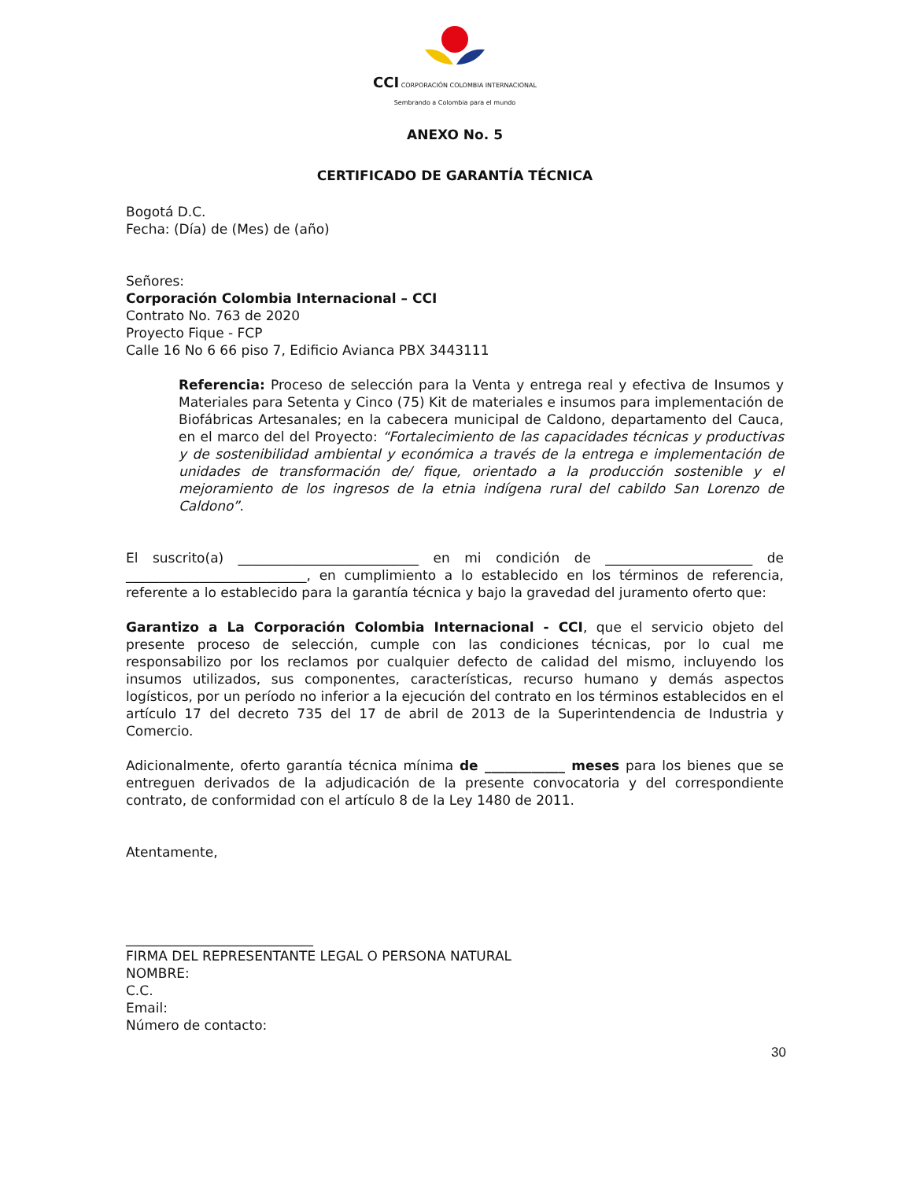CCI CORPORACIÓN COLOMBIA INTERNACIONAL
Sembrando a Colombia para el mundo
ANEXO No. 5
CERTIFICADO DE GARANTÍA TÉCNICA
Bogotá D.C.
Fecha: (Día) de (Mes) de (año)
Señores:
Corporación Colombia Internacional – CCI
Contrato No. 763 de 2020
Proyecto Fique - FCP
Calle 16 No 6 66 piso 7, Edificio Avianca PBX 3443111
Referencia: Proceso de selección para la Venta y entrega real y efectiva de Insumos y Materiales para Setenta y Cinco (75) Kit de materiales e insumos para implementación de Biofábricas Artesanales; en la cabecera municipal de Caldono, departamento del Cauca, en el marco del del Proyecto: “Fortalecimiento de las capacidades técnicas y productivas y de sostenibilidad ambiental y económica a través de la entrega e implementación de unidades de transformación de/ fique, orientado a la producción sostenible y el mejoramiento de los ingresos de la etnia indígena rural del cabildo San Lorenzo de Caldono”.
El suscrito(a) ___________________________ en mi condición de ______________________ de ___________________________, en cumplimiento a lo establecido en los términos de referencia, referente a lo establecido para la garantía técnica y bajo la gravedad del juramento oferto que:
Garantizo a La Corporación Colombia Internacional - CCI, que el servicio objeto del presente proceso de selección, cumple con las condiciones técnicas, por lo cual me responsabilizo por los reclamos por cualquier defecto de calidad del mismo, incluyendo los insumos utilizados, sus componentes, características, recurso humano y demás aspectos logísticos, por un período no inferior a la ejecución del contrato en los términos establecidos en el artículo 17 del decreto 735 del 17 de abril de 2013 de la Superintendencia de Industria y Comercio.
Adicionalmente, oferto garantía técnica mínima de ____________ meses para los bienes que se entreguen derivados de la adjudicación de la presente convocatoria y del correspondiente contrato, de conformidad con el artículo 8 de la Ley 1480 de 2011.
Atentamente,
____________________________
FIRMA DEL REPRESENTANTE LEGAL O PERSONA NATURAL
NOMBRE:
C.C.
Email:
Número de contacto:
30